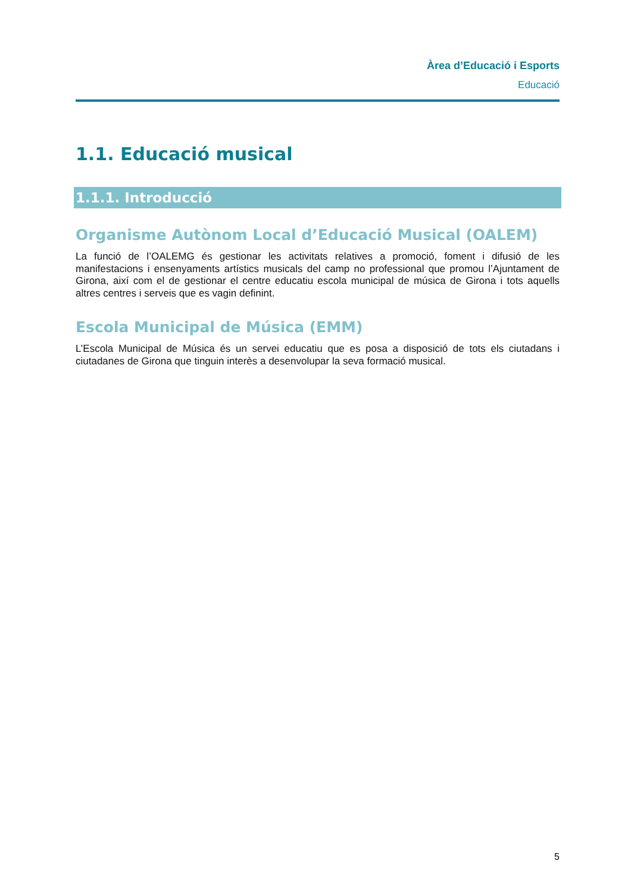Àrea d’Educació i Esports
Educació
1.1. Educació musical
1.1.1. Introducció
Organisme Autònom Local d’Educació Musical (OALEM)
La funció de l’OALEMG és gestionar les activitats relatives a promoció, foment i difusió de les manifestacions i ensenyaments artístics musicals del camp no professional que promou l’Ajuntament de Girona, així com el de gestionar el centre educatiu escola municipal de música de Girona i tots aquells altres centres i serveis que es vagin definint.
Escola Municipal de Música (EMM)
L’Escola Municipal de Música és un servei educatiu que es posa a disposició de tots els ciutadans i ciutadanes de Girona que tinguin interès a desenvolupar la seva formació musical.
5